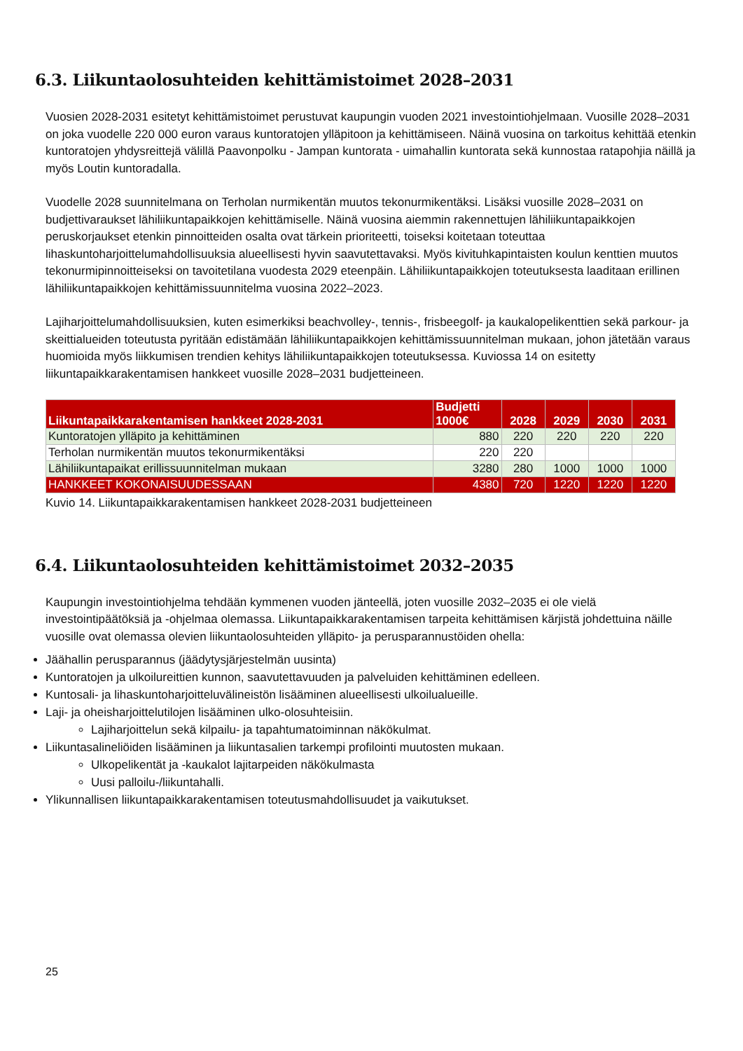6.3. Liikuntaolosuhteiden kehittämistoimet 2028–2031
Vuosien 2028-2031 esitetyt kehittämistoimet perustuvat kaupungin vuoden 2021 investointiohjelmaan. Vuosille 2028–2031 on joka vuodelle 220 000 euron varaus kuntoratojen ylläpitoon ja kehittämiseen. Näinä vuosina on tarkoitus kehittää etenkin kuntoratojen yhdysreittejä välillä Paavonpolku - Jampan kuntorata - uimahallin kuntorata sekä kunnostaa ratapohjia näillä ja myös Loutin kuntoradalla.
Vuodelle 2028 suunnitelmana on Terholan nurmikentän muutos tekonurmikentäksi. Lisäksi vuosille 2028–2031 on budjettivaraukset lähiliikuntapaikkojen kehittämiselle. Näinä vuosina aiemmin rakennettujen lähiliikuntapaikkojen peruskorjaukset etenkin pinnoitteiden osalta ovat tärkein prioriteetti, toiseksi koitetaan toteuttaa lihaskuntoharjoittelumahdollisuuksia alueellisesti hyvin saavutettavaksi. Myös kivituhkapintaisten koulun kenttien muutos tekonurmipinnoitteiseksi on tavoitetilana vuodesta 2029 eteenpäin. Lähiliikuntapaikkojen toteutuksesta laaditaan erillinen lähiliikuntapaikkojen kehittämissuunnitelma vuosina 2022–2023.
Lajiharjoittelumahdollisuuksien, kuten esimerkiksi beachvolley-, tennis-, frisbeegolf- ja kaukalopelikenttien sekä parkour- ja skeittialueiden toteutusta pyritään edistämään lähiliikuntapaikkojen kehittämissuunnitelman mukaan, johon jätetään varaus huomioida myös liikkumisen trendien kehitys lähiliikuntapaikkojen toteutuksessa. Kuviossa 14 on esitetty liikuntapaikkarakentamisen hankkeet vuosille 2028–2031 budjetteineen.
| Liikuntapaikkarakentamisen hankkeet 2028-2031 | Budjetti 1000€ | 2028 | 2029 | 2030 | 2031 |
| --- | --- | --- | --- | --- | --- |
| Kuntoratojen ylläpito ja kehittäminen | 880 | 220 | 220 | 220 | 220 |
| Terholan nurmikentän muutos tekonurmikentäksi | 220 | 220 | | | |
| Lähiliikuntapaikat erillissuunnitelman mukaan | 3280 | 280 | 1000 | 1000 | 1000 |
| HANKKEET KOKONAISUUDESSAAN | 4380 | 720 | 1220 | 1220 | 1220 |
Kuvio 14. Liikuntapaikkarakentamisen hankkeet 2028-2031 budjetteineen
6.4. Liikuntaolosuhteiden kehittämistoimet 2032–2035
Kaupungin investointiohjelma tehdään kymmenen vuoden jänteellä, joten vuosille 2032–2035 ei ole vielä investointipäätöksiä ja -ohjelmaa olemassa. Liikuntapaikkarakentamisen tarpeita kehittämisen kärjistä johdettuina näille vuosille ovat olemassa olevien liikuntaolosuhteiden ylläpito- ja perusparannustöiden ohella:
Jäähallin perusparannus (jäädytysjärjestelmän uusinta)
Kuntoratojen ja ulkoilureittien kunnon, saavutettavuuden ja palveluiden kehittäminen edelleen.
Kuntosali- ja lihaskuntoharjoitteluvälineistön lisääminen alueellisesti ulkoilualueille.
Laji- ja oheisharjoittelutilojen lisääminen ulko-olosuhteisiin.
Lajiharjoittelun sekä kilpailu- ja tapahtumatoiminnan näkökulmat.
Liikuntasalineliöiden lisääminen ja liikuntasalien tarkempi profilointi muutosten mukaan.
Ulkopelikentät ja -kaukalot lajitarpeiden näkökulmasta
Uusi palloilu-/liikuntahalli.
Ylikunnallisen liikuntapaikkarakentamisen toteutusmahdollisuudet ja vaikutukset.
25